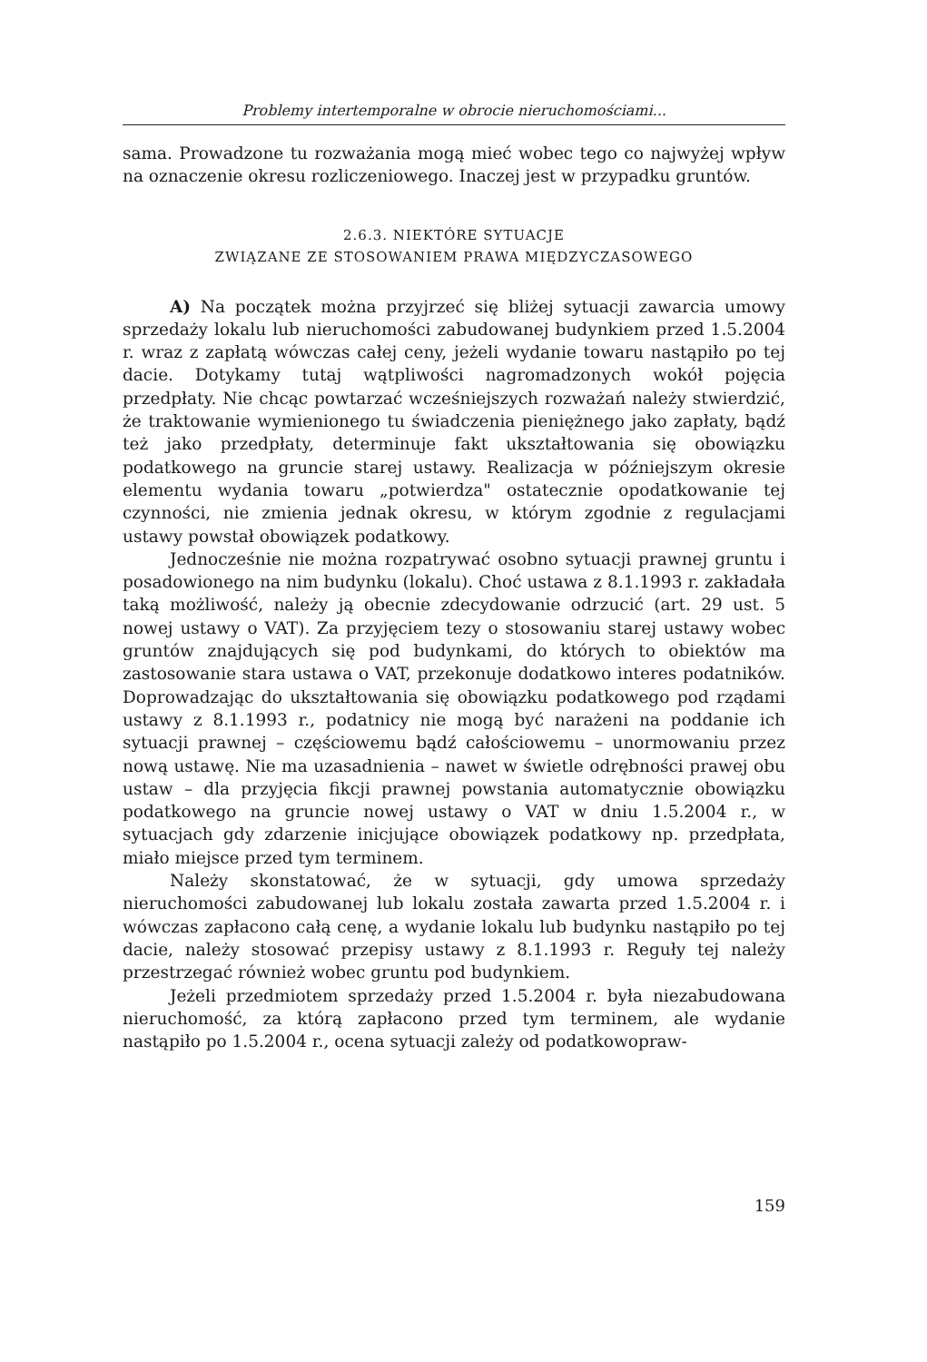Problemy intertemporalne w obrocie nieruchomościami...
sama. Prowadzone tu rozważania mogą mieć wobec tego co najwyżej wpływ na oznaczenie okresu rozliczeniowego. Inaczej jest w przypadku gruntów.
2.6.3. NIEKTÓRE SYTUACJE
ZWIĄZANE ZE STOSOWANIEM PRAWA MIĘDZYCZASOWEGO
A) Na początek można przyjrzeć się bliżej sytuacji zawarcia umowy sprzedaży lokalu lub nieruchomości zabudowanej budynkiem przed 1.5.2004 r. wraz z zapłatą wówczas całej ceny, jeżeli wydanie towaru nastąpiło po tej dacie. Dotykamy tutaj wątpliwości nagromadzonych wokół pojęcia przedpłaty. Nie chcąc powtarzać wcześniejszych rozważań należy stwierdzić, że traktowanie wymienionego tu świadczenia pieniężnego jako zapłaty, bądź też jako przedpłaty, determinuje fakt ukształtowania się obowiązku podatkowego na gruncie starej ustawy. Realizacja w późniejszym okresie elementu wydania towaru „potwierdza" ostatecznie opodatkowanie tej czynności, nie zmienia jednak okresu, w którym zgodnie z regulacjami ustawy powstał obowiązek podatkowy.
Jednocześnie nie można rozpatrywać osobno sytuacji prawnej gruntu i posadowionego na nim budynku (lokalu). Choć ustawa z 8.1.1993 r. zakładała taką możliwość, należy ją obecnie zdecydowanie odrzucić (art. 29 ust. 5 nowej ustawy o VAT). Za przyjęciem tezy o stosowaniu starej ustawy wobec gruntów znajdujących się pod budynkami, do których to obiektów ma zastosowanie stara ustawa o VAT, przekonuje dodatkowo interes podatników. Doprowadzając do ukształtowania się obowiązku podatkowego pod rządami ustawy z 8.1.1993 r., podatnicy nie mogą być narażeni na poddanie ich sytuacji prawnej – częściowemu bądź całościowemu – unormowaniu przez nową ustawę. Nie ma uzasadnienia – nawet w świetle odrębności prawej obu ustaw – dla przyjęcia fikcji prawnej powstania automatycznie obowiązku podatkowego na gruncie nowej ustawy o VAT w dniu 1.5.2004 r., w sytuacjach gdy zdarzenie inicjujące obowiązek podatkowy np. przedpłata, miało miejsce przed tym terminem.
Należy skonstatować, że w sytuacji, gdy umowa sprzedaży nieruchomości zabudowanej lub lokalu została zawarta przed 1.5.2004 r. i wówczas zapłacono całą cenę, a wydanie lokalu lub budynku nastąpiło po tej dacie, należy stosować przepisy ustawy z 8.1.1993 r. Reguły tej należy przestrzegać również wobec gruntu pod budynkiem.
Jeżeli przedmiotem sprzedaży przed 1.5.2004 r. była niezabudowana nieruchomość, za którą zapłacono przed tym terminem, ale wydanie nastąpiło po 1.5.2004 r., ocena sytuacji zależy od podatkowopraw-
159